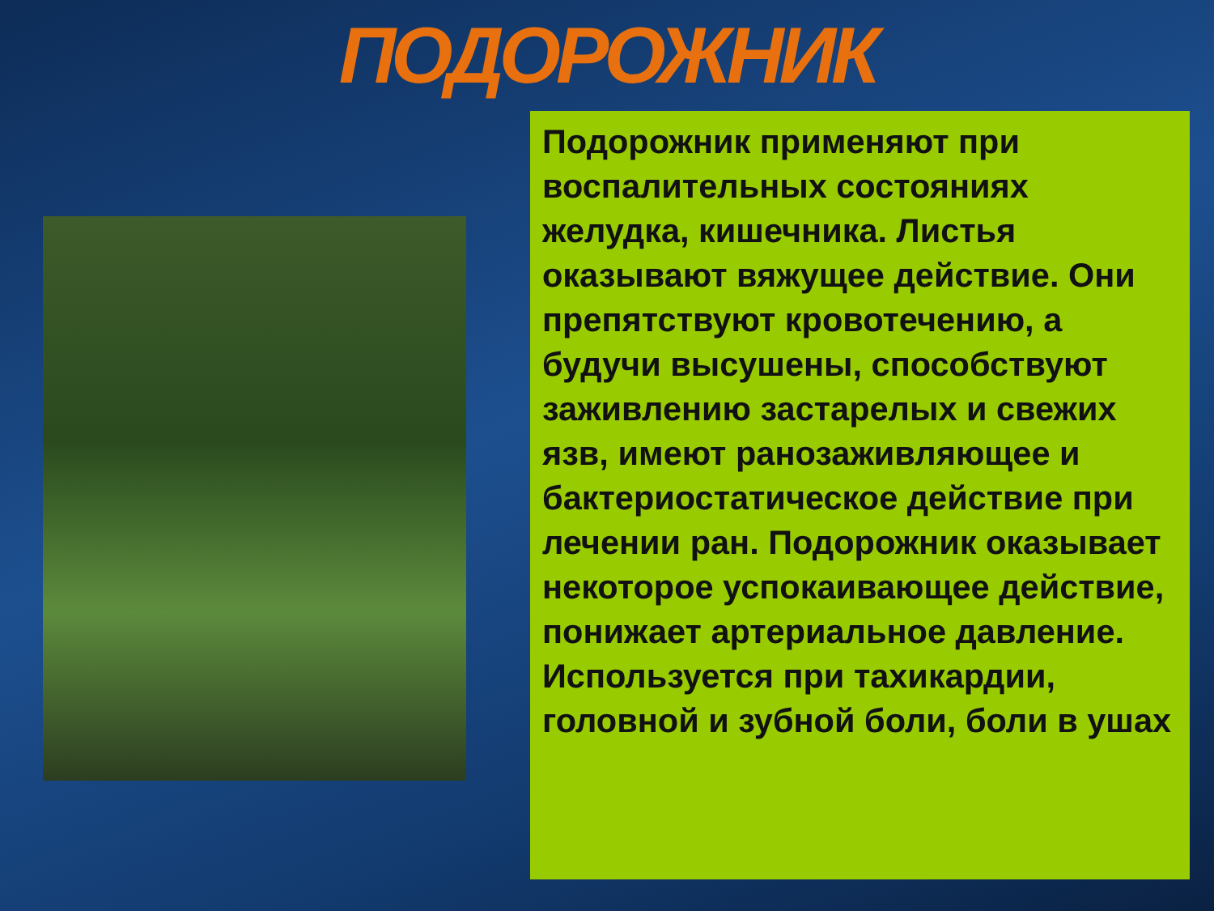ПОДОРОЖНИК
Подорожник применяют при воспалительных состояниях желудка, кишечника. Листья оказывают вяжущее действие. Они препятствуют кровотечению, а будучи высушены, способствуют заживлению застарелых и свежих язв, имеют ранозаживляющее и бактериостатическое действие при лечении ран. Подорожник оказывает некоторое успокаивающее действие, понижает артериальное давление. Используется при тахикардии, головной и зубной боли, боли в ушах